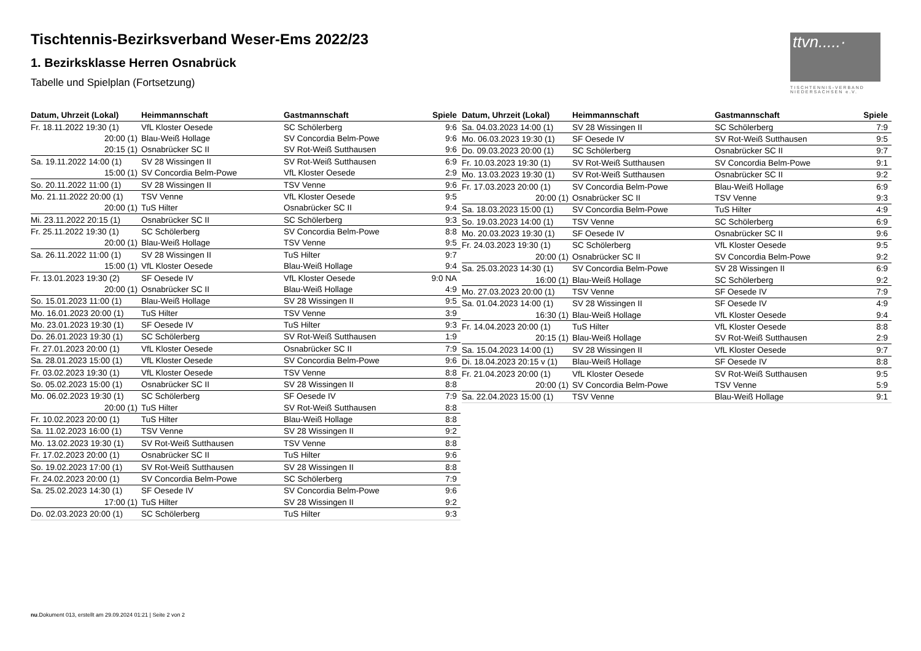Tischtennis-Bezirksverband Weser-Ems 2022/23
1. Bezirksklasse Herren Osnabrück
Tabelle und Spielplan (Fortsetzung)
ttvn.....·
TISCHTENNIS-VERBAND NIEDERSACHSEN e.V.
| Datum, Uhrzeit (Lokal) | Heimmannschaft | Gastmannschaft | Spiele |
| --- | --- | --- | --- |
| Fr. 18.11.2022 19:30 (1) | VfL Kloster Oesede | SC Schölerberg | 9:6 |
| 20:00 (1) | Blau-Weiß Hollage | SV Concordia Belm-Powe | 9:6 |
| 20:15 (1) | Osnabrücker SC II | SV Rot-Weiß Sutthausen | 9:6 |
| Sa. 19.11.2022 14:00 (1) | SV 28 Wissingen II | SV Rot-Weiß Sutthausen | 6:9 |
| 15:00 (1) | SV Concordia Belm-Powe | VfL Kloster Oesede | 2:9 |
| So. 20.11.2022 11:00 (1) | SV 28 Wissingen II | TSV Venne | 9:6 |
| Mo. 21.11.2022 20:00 (1) | TSV Venne | VfL Kloster Oesede | 9:5 |
| 20:00 (1) | TuS Hilter | Osnabrücker SC II | 9:4 |
| Mi. 23.11.2022 20:15 (1) | Osnabrücker SC II | SC Schölerberg | 9:3 |
| Fr. 25.11.2022 19:30 (1) | SC Schölerberg | SV Concordia Belm-Powe | 8:8 |
| 20:00 (1) | Blau-Weiß Hollage | TSV Venne | 9:5 |
| Sa. 26.11.2022 11:00 (1) | SV 28 Wissingen II | TuS Hilter | 9:7 |
| 15:00 (1) | VfL Kloster Oesede | Blau-Weiß Hollage | 9:4 |
| Fr. 13.01.2023 19:30 (2) | SF Oesede IV | VfL Kloster Oesede | 9:0 NA |
| 20:00 (1) | Osnabrücker SC II | Blau-Weiß Hollage | 4:9 |
| So. 15.01.2023 11:00 (1) | Blau-Weiß Hollage | SV 28 Wissingen II | 9:5 |
| Mo. 16.01.2023 20:00 (1) | TuS Hilter | TSV Venne | 3:9 |
| Mo. 23.01.2023 19:30 (1) | SF Oesede IV | TuS Hilter | 9:3 |
| Do. 26.01.2023 19:30 (1) | SC Schölerberg | SV Rot-Weiß Sutthausen | 1:9 |
| Fr. 27.01.2023 20:00 (1) | VfL Kloster Oesede | Osnabrücker SC II | 7:9 |
| Sa. 28.01.2023 15:00 (1) | VfL Kloster Oesede | SV Concordia Belm-Powe | 9:6 |
| Fr. 03.02.2023 19:30 (1) | VfL Kloster Oesede | TSV Venne | 8:8 |
| So. 05.02.2023 15:00 (1) | Osnabrücker SC II | SV 28 Wissingen II | 8:8 |
| Mo. 06.02.2023 19:30 (1) | SC Schölerberg | SF Oesede IV | 7:9 |
| 20:00 (1) | TuS Hilter | SV Rot-Weiß Sutthausen | 8:8 |
| Fr. 10.02.2023 20:00 (1) | TuS Hilter | Blau-Weiß Hollage | 8:8 |
| Sa. 11.02.2023 16:00 (1) | TSV Venne | SV 28 Wissingen II | 9:2 |
| Mo. 13.02.2023 19:30 (1) | SV Rot-Weiß Sutthausen | TSV Venne | 8:8 |
| Fr. 17.02.2023 20:00 (1) | Osnabrücker SC II | TuS Hilter | 9:6 |
| So. 19.02.2023 17:00 (1) | SV Rot-Weiß Sutthausen | SV 28 Wissingen II | 8:8 |
| Fr. 24.02.2023 20:00 (1) | SV Concordia Belm-Powe | SC Schölerberg | 7:9 |
| Sa. 25.02.2023 14:30 (1) | SF Oesede IV | SV Concordia Belm-Powe | 9:6 |
| 17:00 (1) | TuS Hilter | SV 28 Wissingen II | 9:2 |
| Do. 02.03.2023 20:00 (1) | SC Schölerberg | TuS Hilter | 9:3 |
| Datum, Uhrzeit (Lokal) | Heimmannschaft | Gastmannschaft | Spiele |
| --- | --- | --- | --- |
| Sa. 04.03.2023 14:00 (1) | SV 28 Wissingen II | SC Schölerberg | 7:9 |
| Mo. 06.03.2023 19:30 (1) | SF Oesede IV | SV Rot-Weiß Sutthausen | 9:5 |
| Do. 09.03.2023 20:00 (1) | SC Schölerberg | Osnabrücker SC II | 9:7 |
| Fr. 10.03.2023 19:30 (1) | SV Rot-Weiß Sutthausen | SV Concordia Belm-Powe | 9:1 |
| Mo. 13.03.2023 19:30 (1) | SV Rot-Weiß Sutthausen | Osnabrücker SC II | 9:2 |
| Fr. 17.03.2023 20:00 (1) | SV Concordia Belm-Powe | Blau-Weiß Hollage | 6:9 |
| 20:00 (1) | Osnabrücker SC II | TSV Venne | 9:3 |
| Sa. 18.03.2023 15:00 (1) | SV Concordia Belm-Powe | TuS Hilter | 4:9 |
| So. 19.03.2023 14:00 (1) | TSV Venne | SC Schölerberg | 6:9 |
| Mo. 20.03.2023 19:30 (1) | SF Oesede IV | Osnabrücker SC II | 9:6 |
| Fr. 24.03.2023 19:30 (1) | SC Schölerberg | VfL Kloster Oesede | 9:5 |
| 20:00 (1) | Osnabrücker SC II | SV Concordia Belm-Powe | 9:2 |
| Sa. 25.03.2023 14:30 (1) | SV Concordia Belm-Powe | SV 28 Wissingen II | 6:9 |
| 16:00 (1) | Blau-Weiß Hollage | SC Schölerberg | 9:2 |
| Mo. 27.03.2023 20:00 (1) | TSV Venne | SF Oesede IV | 7:9 |
| Sa. 01.04.2023 14:00 (1) | SV 28 Wissingen II | SF Oesede IV | 4:9 |
| 16:30 (1) | Blau-Weiß Hollage | VfL Kloster Oesede | 9:4 |
| Fr. 14.04.2023 20:00 (1) | TuS Hilter | VfL Kloster Oesede | 8:8 |
| 20:15 (1) | Blau-Weiß Hollage | SV Rot-Weiß Sutthausen | 2:9 |
| Sa. 15.04.2023 14:00 (1) | SV 28 Wissingen II | VfL Kloster Oesede | 9:7 |
| Di. 18.04.2023 20:15 v (1) | Blau-Weiß Hollage | SF Oesede IV | 8:8 |
| Fr. 21.04.2023 20:00 (1) | VfL Kloster Oesede | SV Rot-Weiß Sutthausen | 9:5 |
| 20:00 (1) | SV Concordia Belm-Powe | TSV Venne | 5:9 |
| Sa. 22.04.2023 15:00 (1) | TSV Venne | Blau-Weiß Hollage | 9:1 |
nu.Dokument 013, erstellt am 29.09.2024 01:21 | Seite 2 von 2